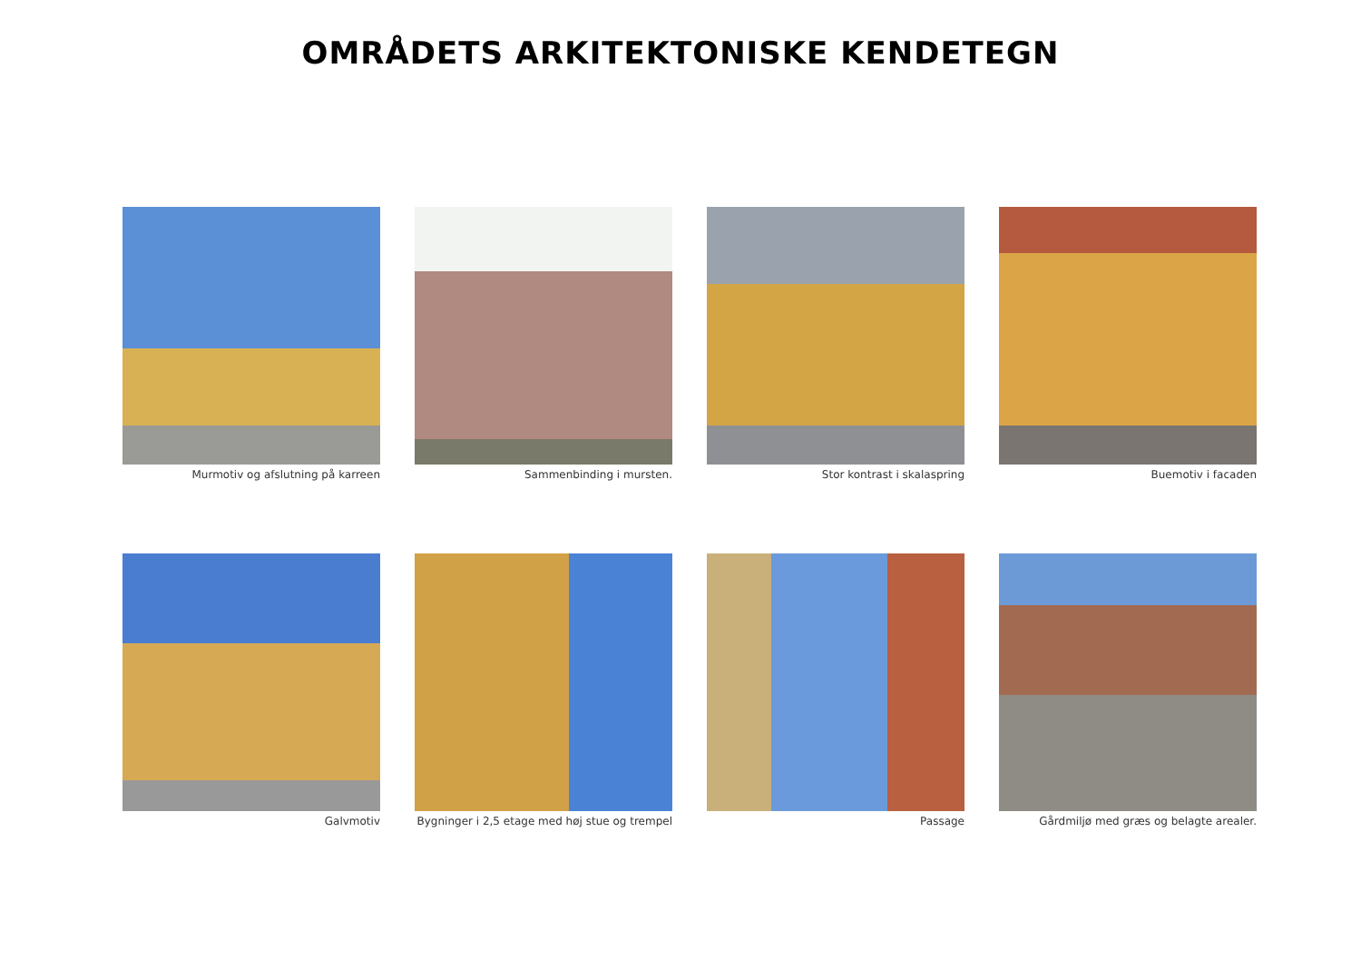OMRÅDETS ARKITEKTONISKE KENDETEGN
Murmotiv og afslutning på karreen
Sammenbinding i mursten.
Stor kontrast i skalaspring
Buemotiv i facaden
Galvmotiv
Bygninger i 2,5 etage med høj stue og trempel
Passage
Gårdmiljø med græs og belagte arealer.